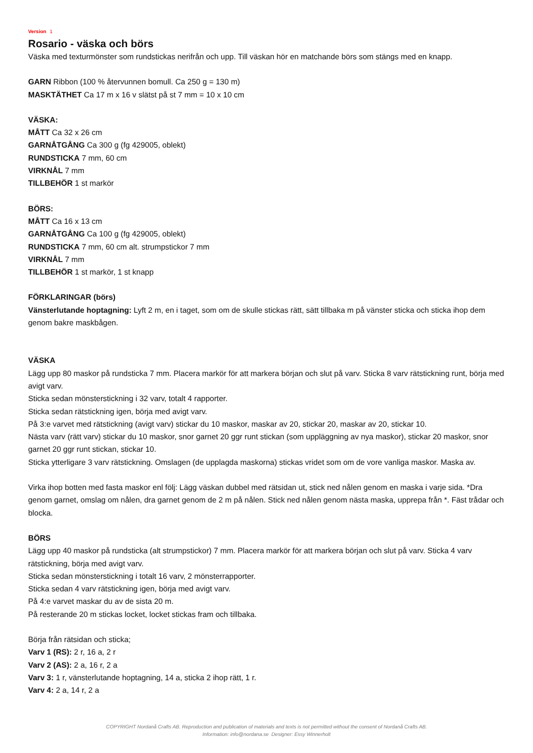Version 1
Rosario - väska och börs
Väska med texturmönster som rundstickas nerifrån och upp. Till väskan hör en matchande börs som stängs med en knapp.
GARN Ribbon (100 % återvunnen bomull. Ca 250 g = 130 m)
MASKTÄTHET Ca 17 m x 16 v slätst på st 7 mm = 10 x 10 cm
VÄSKA:
MÅTT Ca 32 x 26 cm
GARNÅTGÅNG Ca 300 g (fg 429005, oblekt)
RUNDSTICKA 7 mm, 60 cm
VIRKNÅL 7 mm
TILLBEHÖR 1 st markör
BÖRS:
MÅTT Ca 16 x 13 cm
GARNÅTGÅNG Ca 100 g (fg 429005, oblekt)
RUNDSTICKA 7 mm, 60 cm alt. strumpstickor 7 mm
VIRKNÅL 7 mm
TILLBEHÖR 1 st markör, 1 st knapp
FÖRKLARINGAR (börs)
Vänsterlutande hoptagning: Lyft 2 m, en i taget, som om de skulle stickas rätt, sätt tillbaka m på vänster sticka och sticka ihop dem genom bakre maskbågen.
VÄSKA
Lägg upp 80 maskor på rundsticka 7 mm. Placera markör för att markera början och slut på varv. Sticka 8 varv rätstickning runt, börja med avigt varv.
Sticka sedan mönsterstickning i 32 varv, totalt 4 rapporter.
Sticka sedan rätstickning igen, börja med avigt varv.
På 3:e varvet med rätstickning (avigt varv) stickar du 10 maskor, maskar av 20, stickar 20, maskar av 20, stickar 10.
Nästa varv (rätt varv) stickar du 10 maskor, snor garnet 20 ggr runt stickan (som uppläggning av nya maskor), stickar 20 maskor, snor garnet 20 ggr runt stickan, stickar 10.
Sticka ytterligare 3 varv rätstickning. Omslagen (de upplagda maskorna) stickas vridet som om de vore vanliga maskor. Maska av.
Virka ihop botten med fasta maskor enl följ: Lägg väskan dubbel med rätsidan ut, stick ned nålen genom en maska i varje sida. *Dra genom garnet, omslag om nålen, dra garnet genom de 2 m på nålen. Stick ned nålen genom nästa maska, upprepa från *. Fäst trådar och blocka.
BÖRS
Lägg upp 40 maskor på rundsticka (alt strumpstickor) 7 mm. Placera markör för att markera början och slut på varv. Sticka 4 varv rätstickning, börja med avigt varv.
Sticka sedan mönsterstickning i totalt 16 varv, 2 mönsterrapporter.
Sticka sedan 4 varv rätstickning igen, börja med avigt varv.
På 4:e varvet maskar du av de sista 20 m.
På resterande 20 m stickas locket, locket stickas fram och tillbaka.
Börja från rätsidan och sticka;
Varv 1 (RS): 2 r, 16 a, 2 r
Varv 2 (AS): 2 a, 16 r, 2 a
Varv 3: 1 r, vänsterlutande hoptagning, 14 a, sticka 2 ihop rätt, 1 r.
Varv 4: 2 a, 14 r, 2 a
COPYRIGHT Nordanå Crafts AB. Reproduction and publication of materials and texts is not permitted without the consent of Nordanå Crafts AB.
Information: info@nordana.se Designer: Essy Winnerholt